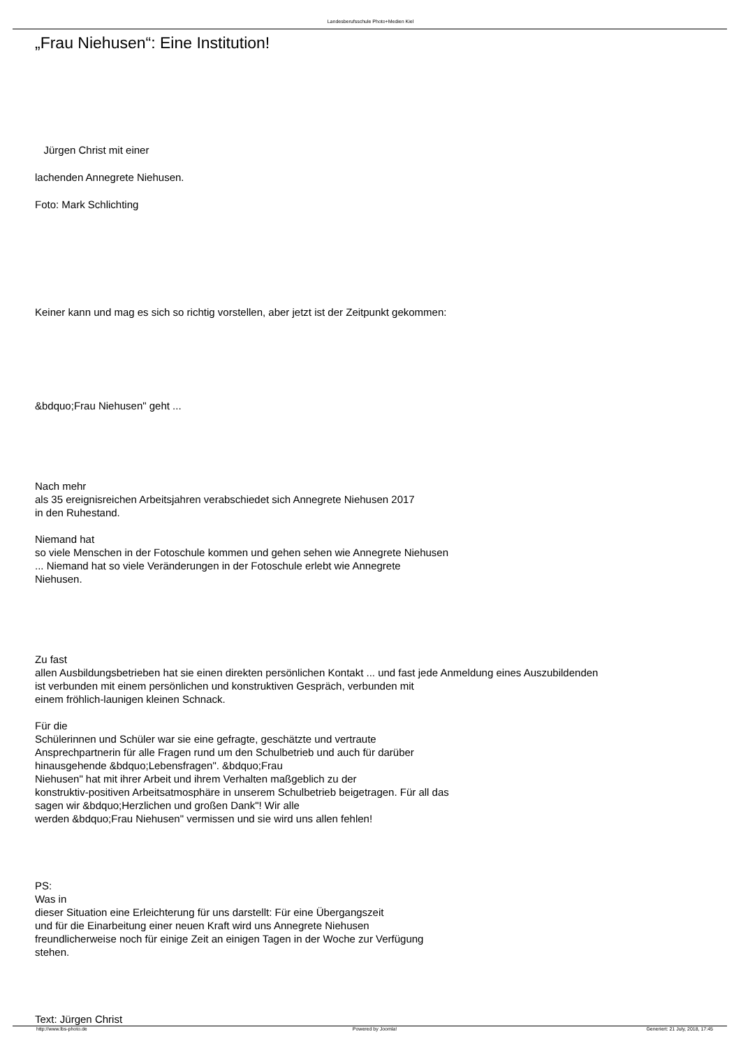Landesberufsschule Photo+Medien Kiel
„Frau Niehusen“: Eine Institution!
Jürgen Christ mit einer
lachenden Annegrete Niehusen.
Foto: Mark Schlichting
Keiner kann und mag es sich so richtig vorstellen, aber jetzt ist der Zeitpunkt gekommen:
&bdquo;Frau Niehusen" geht ...
Nach mehr
als 35 ereignisreichen Arbeitsjahren verabschiedet sich Annegrete Niehusen 2017
in den Ruhestand.
Niemand hat
so viele Menschen in der Fotoschule kommen und gehen sehen wie Annegrete Niehusen
... Niemand hat so viele Veränderungen in der Fotoschule erlebt wie Annegrete
Niehusen.
Zu fast
allen Ausbildungsbetrieben hat sie einen direkten persönlichen Kontakt ... und fast jede Anmeldung eines Auszubildenden
ist verbunden mit einem persönlichen und konstruktiven Gespräch, verbunden mit
einem fröhlich-launigen kleinen Schnack.
Für die
Schülerinnen und Schüler war sie eine gefragte, geschätzte und vertraute
Ansprechpartnerin für alle Fragen rund um den Schulbetrieb und auch für darüber
hinausgehende &bdquo;Lebensfragen". &bdquo;Frau
Niehusen" hat mit ihrer Arbeit und ihrem Verhalten maßgeblich zu der
konstruktiv-positiven Arbeitsatmosphäre in unserem Schulbetrieb beigetragen. Für all das
sagen wir &bdquo;Herzlichen und großen Dank"! Wir alle
werden &bdquo;Frau Niehusen" vermissen und sie wird uns allen fehlen!
PS:
Was in
dieser Situation eine Erleichterung für uns darstellt: Für eine Übergangszeit
und für die Einarbeitung einer neuen Kraft wird uns Annegrete Niehusen
freundlicherweise noch für einige Zeit an einigen Tagen in der Woche zur Verfügung
stehen.
Text: Jürgen Christ
http://www.lbs-photo.de Powered by Joomla! Generiert: 21 July, 2018, 17:45